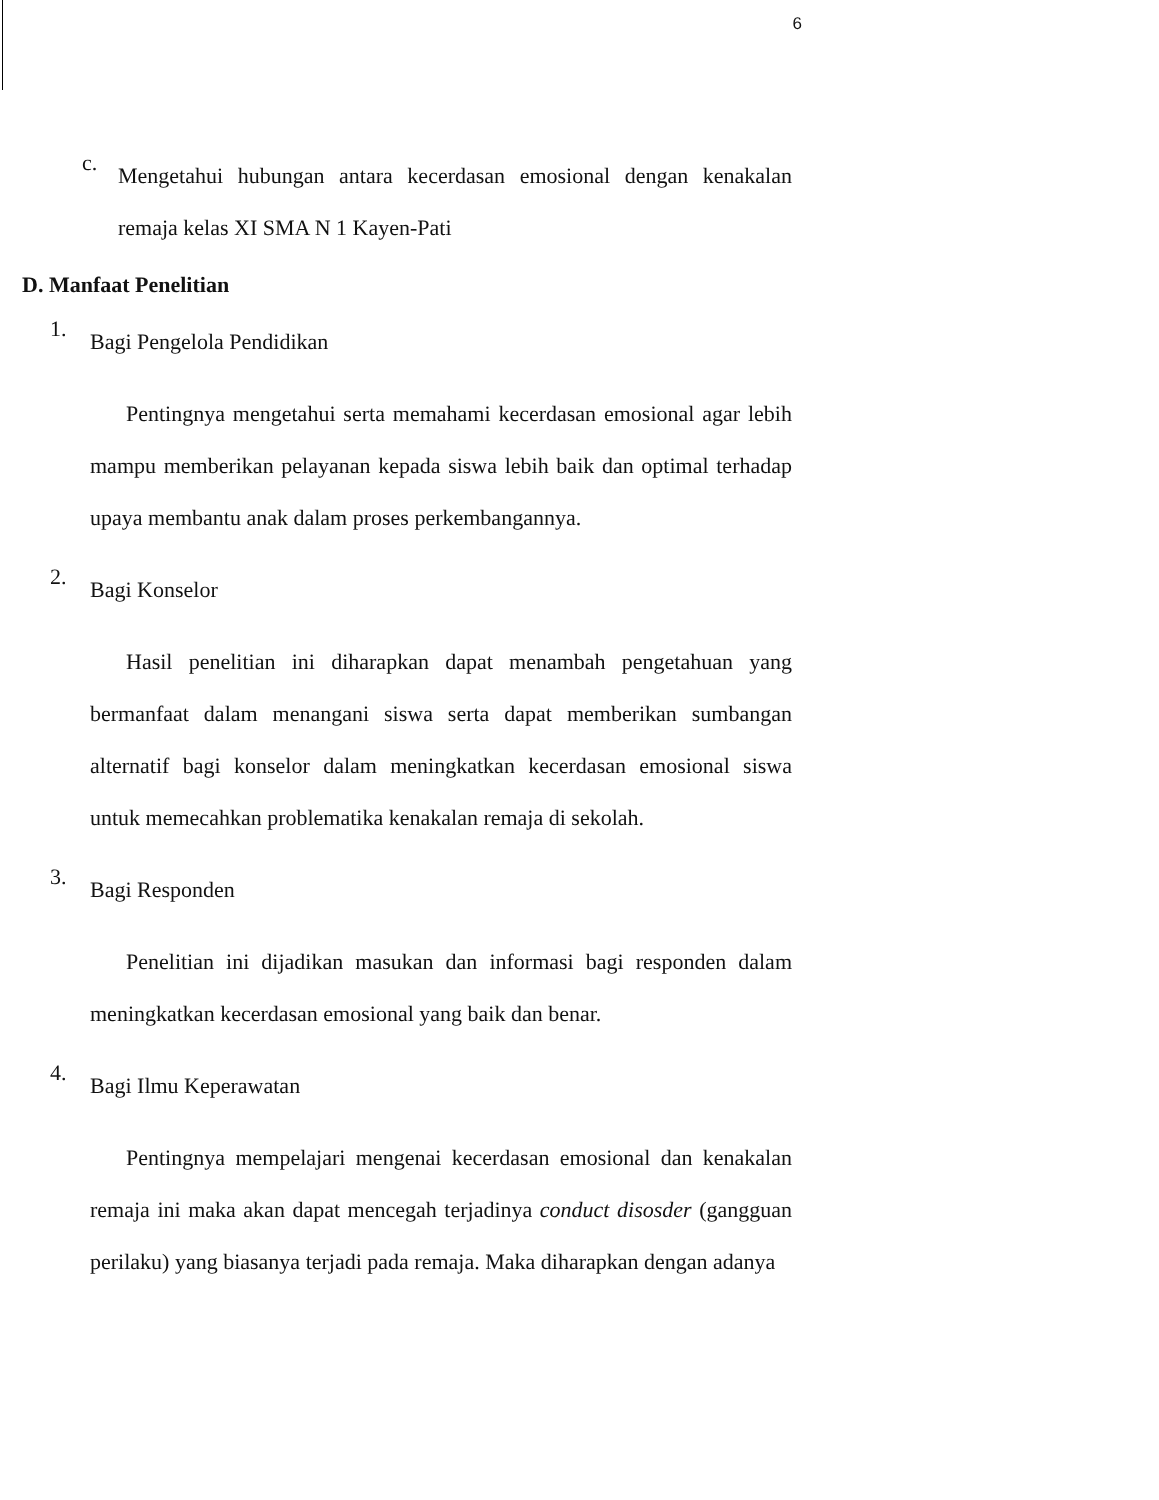6
c.
Mengetahui hubungan antara kecerdasan emosional dengan kenakalan remaja kelas XI SMA N 1 Kayen-Pati
D. Manfaat Penelitian
1.
Bagi Pengelola Pendidikan
Pentingnya mengetahui serta memahami kecerdasan emosional agar lebih mampu memberikan pelayanan kepada siswa lebih baik dan optimal terhadap upaya membantu anak dalam proses perkembangannya.
2.
Bagi Konselor
Hasil penelitian ini diharapkan dapat menambah pengetahuan yang bermanfaat dalam menangani siswa serta dapat memberikan sumbangan alternatif bagi konselor dalam meningkatkan kecerdasan emosional siswa untuk memecahkan problematika kenakalan remaja di sekolah.
3.
Bagi Responden
Penelitian ini dijadikan masukan dan informasi bagi responden dalam meningkatkan kecerdasan emosional yang baik dan benar.
4.
Bagi Ilmu Keperawatan
Pentingnya mempelajari mengenai kecerdasan emosional dan kenakalan remaja ini maka akan dapat mencegah terjadinya conduct disosder (gangguan perilaku) yang biasanya terjadi pada remaja. Maka diharapkan dengan adanya